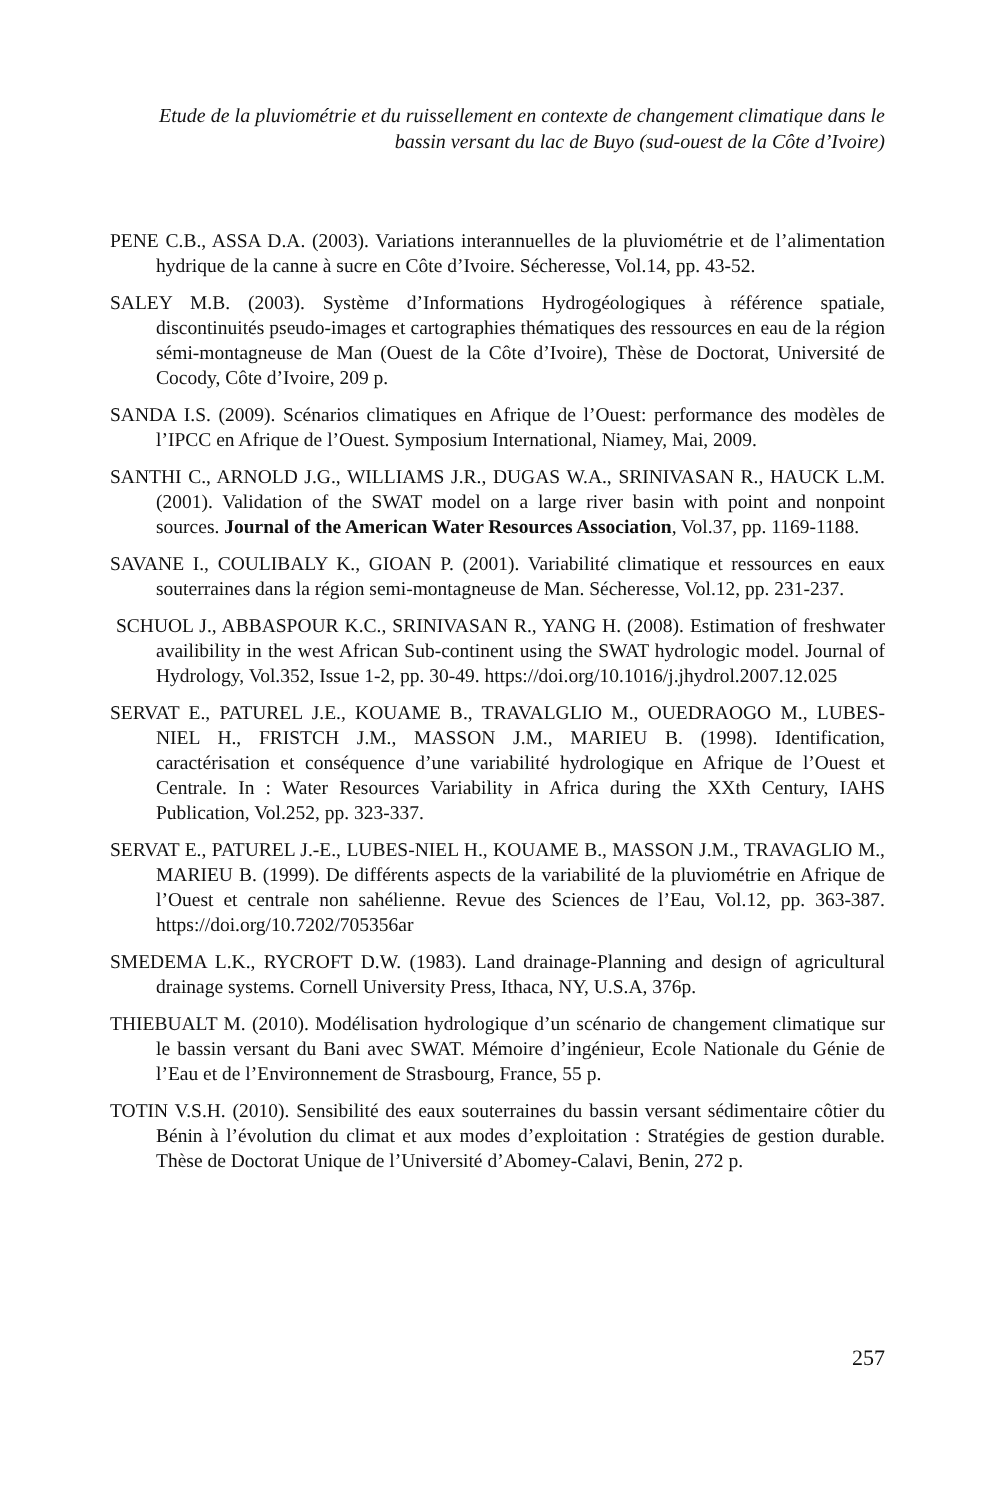Etude de la pluviométrie et du ruissellement en contexte de changement climatique dans le bassin versant du lac de Buyo (sud-ouest de la Côte d’Ivoire)
PENE C.B., ASSA D.A. (2003). Variations interannuelles de la pluviométrie et de l’alimentation hydrique de la canne à sucre en Côte d’Ivoire. Sécheresse, Vol.14, pp. 43-52.
SALEY M.B. (2003). Système d’Informations Hydrogéologiques à référence spatiale, discontinuités pseudo-images et cartographies thématiques des ressources en eau de la région sémi-montagneuse de Man (Ouest de la Côte d’Ivoire), Thèse de Doctorat, Université de Cocody, Côte d’Ivoire, 209 p.
SANDA I.S. (2009). Scénarios climatiques en Afrique de l’Ouest: performance des modèles de l’IPCC en Afrique de l’Ouest. Symposium International, Niamey, Mai, 2009.
SANTHI C., ARNOLD J.G., WILLIAMS J.R., DUGAS W.A., SRINIVASAN R., HAUCK L.M. (2001). Validation of the SWAT model on a large river basin with point and nonpoint sources. Journal of the American Water Resources Association, Vol.37, pp. 1169-1188.
SAVANE I., COULIBALY K., GIOAN P. (2001). Variabilité climatique et ressources en eaux souterraines dans la région semi-montagneuse de Man. Sécheresse, Vol.12, pp. 231-237.
SCHUOL J., ABBASPOUR K.C., SRINIVASAN R., YANG H. (2008). Estimation of freshwater availibility in the west African Sub-continent using the SWAT hydrologic model. Journal of Hydrology, Vol.352, Issue 1-2, pp. 30-49. https://doi.org/10.1016/j.jhydrol.2007.12.025
SERVAT E., PATUREL J.E., KOUAME B., TRAVALGLIO M., OUEDRAOGO M., LUBES-NIEL H., FRISTCH J.M., MASSON J.M., MARIEU B. (1998). Identification, caractérisation et conséquence d’une variabilité hydrologique en Afrique de l’Ouest et Centrale. In : Water Resources Variability in Africa during the XXth Century, IAHS Publication, Vol.252, pp. 323-337.
SERVAT E., PATUREL J.-E., LUBES-NIEL H., KOUAME B., MASSON J.M., TRAVAGLIO M., MARIEU B. (1999). De différents aspects de la variabilité de la pluviométrie en Afrique de l’Ouest et centrale non sahélienne. Revue des Sciences de l’Eau, Vol.12, pp. 363-387. https://doi.org/10.7202/705356ar
SMEDEMA L.K., RYCROFT D.W. (1983). Land drainage-Planning and design of agricultural drainage systems. Cornell University Press, Ithaca, NY, U.S.A, 376p.
THIEBUALT M. (2010). Modélisation hydrologique d’un scénario de changement climatique sur le bassin versant du Bani avec SWAT. Mémoire d’ingénieur, Ecole Nationale du Génie de l’Eau et de l’Environnement de Strasbourg, France, 55 p.
TOTIN V.S.H. (2010). Sensibilité des eaux souterraines du bassin versant sédimentaire côtier du Bénin à l’évolution du climat et aux modes d’exploitation : Stratégies de gestion durable. Thèse de Doctorat Unique de l’Université d’Abomey-Calavi, Benin, 272 p.
257